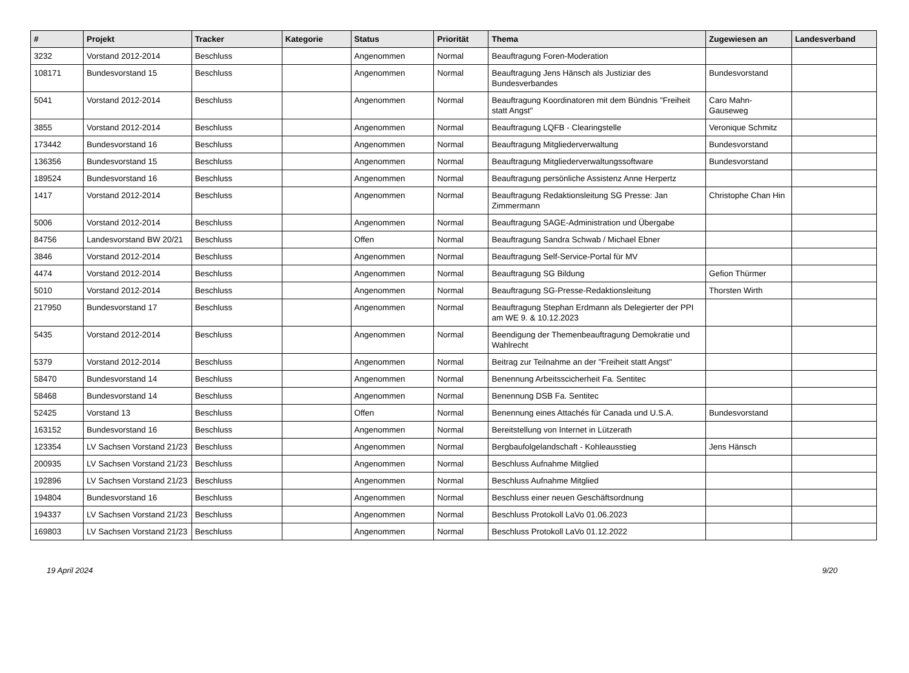| # | Projekt | Tracker | Kategorie | Status | Priorität | Thema | Zugewiesen an | Landesverband |
| --- | --- | --- | --- | --- | --- | --- | --- | --- |
| 3232 | Vorstand 2012-2014 | Beschluss | | Angenommen | Normal | Beauftragung Foren-Moderation | | |
| 108171 | Bundesvorstand 15 | Beschluss | | Angenommen | Normal | Beauftragung Jens Hänsch als Justiziar des Bundesverbandes | Bundesvorstand | |
| 5041 | Vorstand 2012-2014 | Beschluss | | Angenommen | Normal | Beauftragung Koordinatoren mit dem Bündnis "Freiheit statt Angst" | Caro Mahn-Gauseweg | |
| 3855 | Vorstand 2012-2014 | Beschluss | | Angenommen | Normal | Beauftragung LQFB - Clearingstelle | Veronique Schmitz | |
| 173442 | Bundesvorstand 16 | Beschluss | | Angenommen | Normal | Beauftragung Mitgliederverwaltung | Bundesvorstand | |
| 136356 | Bundesvorstand 15 | Beschluss | | Angenommen | Normal | Beauftragung Mitgliederverwaltungssoftware | Bundesvorstand | |
| 189524 | Bundesvorstand 16 | Beschluss | | Angenommen | Normal | Beauftragung persönliche Assistenz Anne Herpertz | | |
| 1417 | Vorstand 2012-2014 | Beschluss | | Angenommen | Normal | Beauftragung Redaktionsleitung SG Presse: Jan Zimmermann | Christophe Chan Hin | |
| 5006 | Vorstand 2012-2014 | Beschluss | | Angenommen | Normal | Beauftragung SAGE-Administration und Übergabe | | |
| 84756 | Landesvorstand BW 20/21 | Beschluss | | Offen | Normal | Beauftragung Sandra Schwab / Michael Ebner | | |
| 3846 | Vorstand 2012-2014 | Beschluss | | Angenommen | Normal | Beauftragung Self-Service-Portal für MV | | |
| 4474 | Vorstand 2012-2014 | Beschluss | | Angenommen | Normal | Beauftragung SG Bildung | Gefion Thürmer | |
| 5010 | Vorstand 2012-2014 | Beschluss | | Angenommen | Normal | Beauftragung SG-Presse-Redaktionsleitung | Thorsten Wirth | |
| 217950 | Bundesvorstand 17 | Beschluss | | Angenommen | Normal | Beauftragung Stephan Erdmann als Delegierter der PPI am WE 9. & 10.12.2023 | | |
| 5435 | Vorstand 2012-2014 | Beschluss | | Angenommen | Normal | Beendigung der Themenbeauftragung Demokratie und Wahlrecht | | |
| 5379 | Vorstand 2012-2014 | Beschluss | | Angenommen | Normal | Beitrag zur Teilnahme an der "Freiheit statt Angst" | | |
| 58470 | Bundesvorstand 14 | Beschluss | | Angenommen | Normal | Benennung Arbeitsscicherheit Fa. Sentitec | | |
| 58468 | Bundesvorstand 14 | Beschluss | | Angenommen | Normal | Benennung DSB Fa. Sentitec | | |
| 52425 | Vorstand 13 | Beschluss | | Offen | Normal | Benennung eines Attachés für Canada und U.S.A. | Bundesvorstand | |
| 163152 | Bundesvorstand 16 | Beschluss | | Angenommen | Normal | Bereitstellung von Internet in Lützerath | | |
| 123354 | LV Sachsen Vorstand 21/23 | Beschluss | | Angenommen | Normal | Bergbaufolgelandschaft - Kohleausstieg | Jens Hänsch | |
| 200935 | LV Sachsen Vorstand 21/23 | Beschluss | | Angenommen | Normal | Beschluss Aufnahme Mitglied | | |
| 192896 | LV Sachsen Vorstand 21/23 | Beschluss | | Angenommen | Normal | Beschluss Aufnahme Mitglied | | |
| 194804 | Bundesvorstand 16 | Beschluss | | Angenommen | Normal | Beschluss einer neuen Geschäftsordnung | | |
| 194337 | LV Sachsen Vorstand 21/23 | Beschluss | | Angenommen | Normal | Beschluss Protokoll LaVo 01.06.2023 | | |
| 169803 | LV Sachsen Vorstand 21/23 | Beschluss | | Angenommen | Normal | Beschluss Protokoll LaVo 01.12.2022 | | |
19 April 2024 9/20